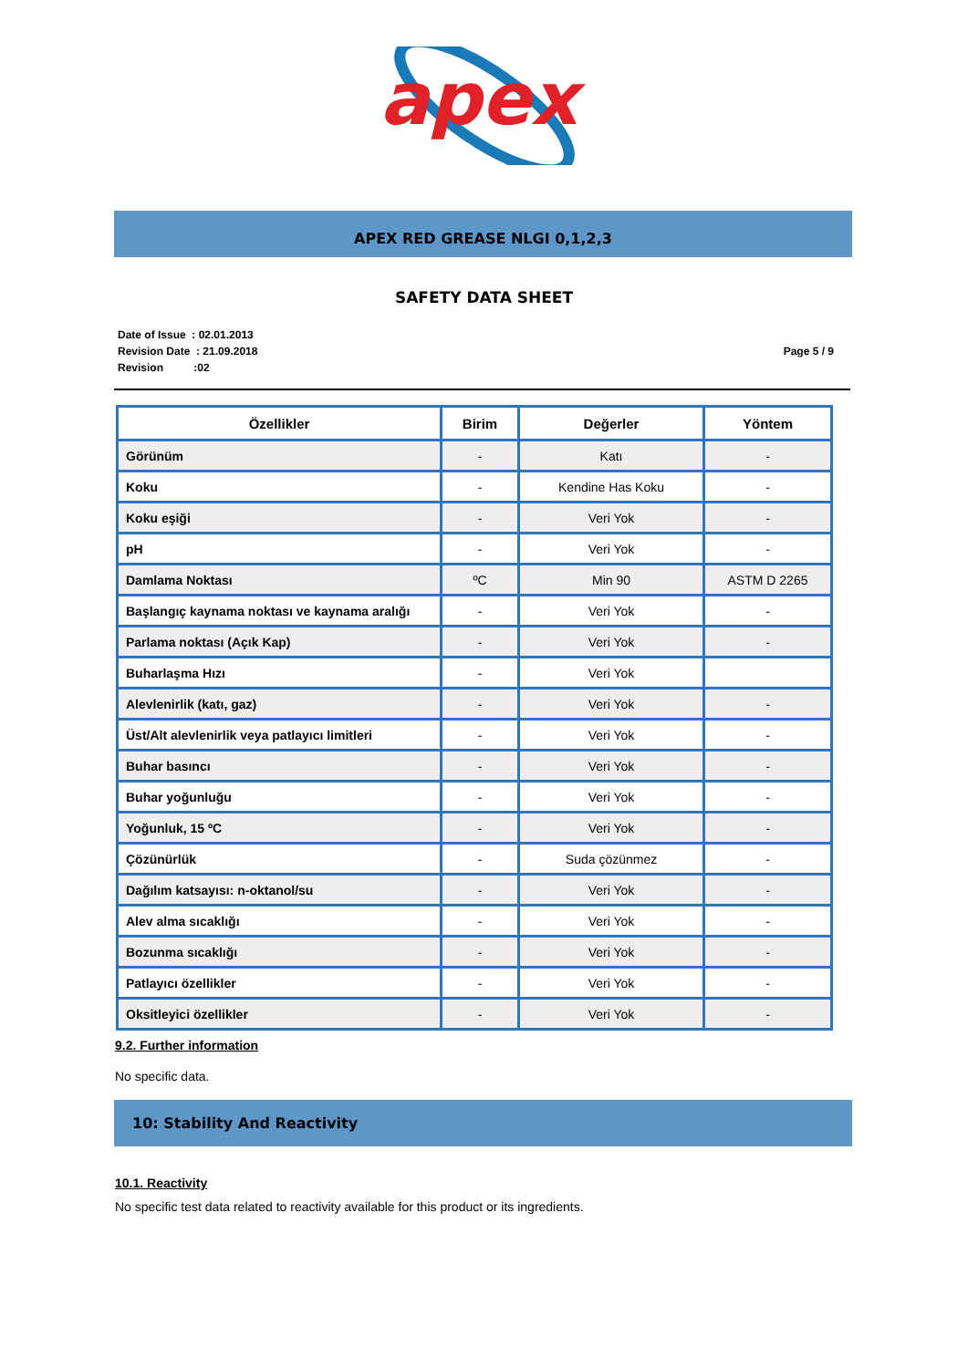apex
APEX RED GREASE NLGI 0,1,2,3
SAFETY DATA SHEET
Date of Issue : 02.01.2013
Revision Date : 21.09.2018
Revision :02
Page 5 / 9
| Özellikler | Birim | Değerler | Yöntem |
| --- | --- | --- | --- |
| Görünüm | - | Katı | - |
| Koku | - | Kendine Has Koku | - |
| Koku eşiği | - | Veri Yok | - |
| pH | - | Veri Yok | - |
| Damlama Noktası | ºC | Min 90 | ASTM D 2265 |
| Başlangıç kaynama noktası ve kaynama aralığı | - | Veri Yok | - |
| Parlama noktası (Açık Kap) | - | Veri Yok | - |
| Buharlaşma Hızı | - | Veri Yok | |
| Alevlenirlik (katı, gaz) | - | Veri Yok | - |
| Üst/Alt alevlenirlik veya patlayıcı limitleri | - | Veri Yok | - |
| Buhar basıncı | - | Veri Yok | - |
| Buhar yoğunluğu | - | Veri Yok | - |
| Yoğunluk, 15 ºC | - | Veri Yok | - |
| Çözünürlük | - | Suda çözünmez | - |
| Dağılım katsayısı: n-oktanol/su | - | Veri Yok | - |
| Alev alma sıcaklığı | - | Veri Yok | - |
| Bozunma sıcaklığı | - | Veri Yok | - |
| Patlayıcı özellikler | - | Veri Yok | - |
| Oksitleyici özellikler | - | Veri Yok | - |
9.2. Further information
No specific data.
10: Stability And Reactivity
10.1. Reactivity
No specific test data related to reactivity available for this product or its ingredients.